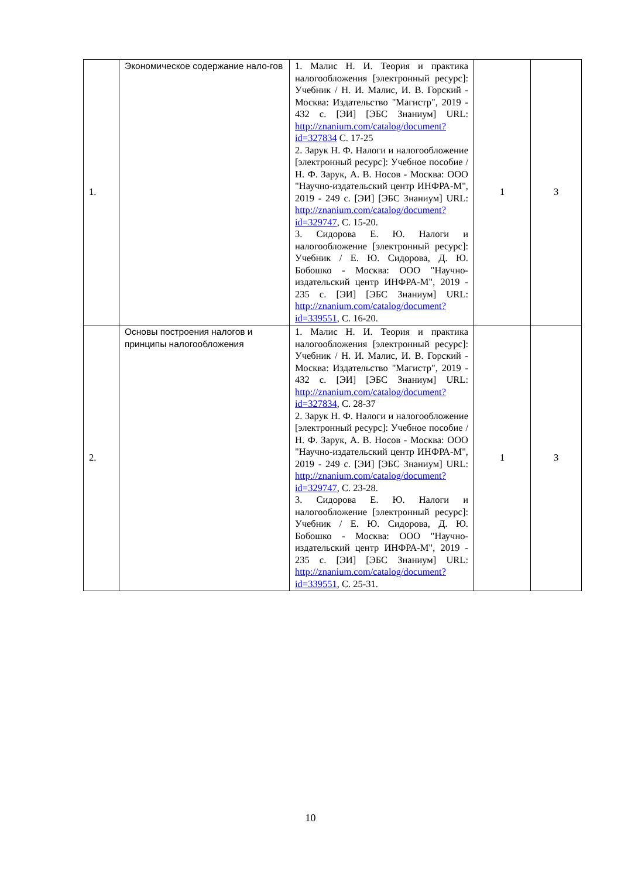| 1. | Экономическое содержание нало-гов | 1. Малис Н. И. Теория и практика налогообложения [электронный ресурс]: Учебник / Н. И. Малис, И. В. Горский - Москва: Издательство "Магистр", 2019 - 432 с. [ЭИ] [ЭБС Знаниум] URL: http://znanium.com/catalog/document?id=327834 С. 17-25 2. Зарук Н. Ф. Налоги и налогообложение [электронный ресурс]: Учебное пособие / Н. Ф. Зарук, А. В. Носов - Москва: ООО "Научно-издательский центр ИНФРА-М", 2019 - 249 с. [ЭИ] [ЭБС Знаниум] URL: http://znanium.com/catalog/document?id=329747 , С. 15-20. 3. Сидорова Е. Ю. Налоги и налогообложение [электронный ресурс]: Учебник / Е. Ю. Сидорова, Д. Ю. Бобошко - Москва: ООО "Научно-издательский центр ИНФРА-М", 2019 - 235 с. [ЭИ] [ЭБС Знаниум] URL: http://znanium.com/catalog/document?id=339551 , С. 16-20. | 1 | 3 |
| 2. | Основы построения налогов и принципы налогообложения | 1. Малис Н. И. Теория и практика налогообложения [электронный ресурс]: Учебник / Н. И. Малис, И. В. Горский - Москва: Издательство "Магистр", 2019 - 432 с. [ЭИ] [ЭБС Знаниум] URL: http://znanium.com/catalog/document?id=327834 , С. 28-37 2. Зарук Н. Ф. Налоги и налогообложение [электронный ресурс]: Учебное пособие / Н. Ф. Зарук, А. В. Носов - Москва: ООО "Научно-издательский центр ИНФРА-М", 2019 - 249 с. [ЭИ] [ЭБС Знаниум] URL: http://znanium.com/catalog/document?id=329747 , С. 23-28. 3. Сидорова Е. Ю. Налоги и налогообложение [электронный ресурс]: Учебник / Е. Ю. Сидорова, Д. Ю. Бобошко - Москва: ООО "Научно-издательский центр ИНФРА-М", 2019 - 235 с. [ЭИ] [ЭБС Знаниум] URL: http://znanium.com/catalog/document?id=339551 , С. 25-31. | 1 | 3 |
10